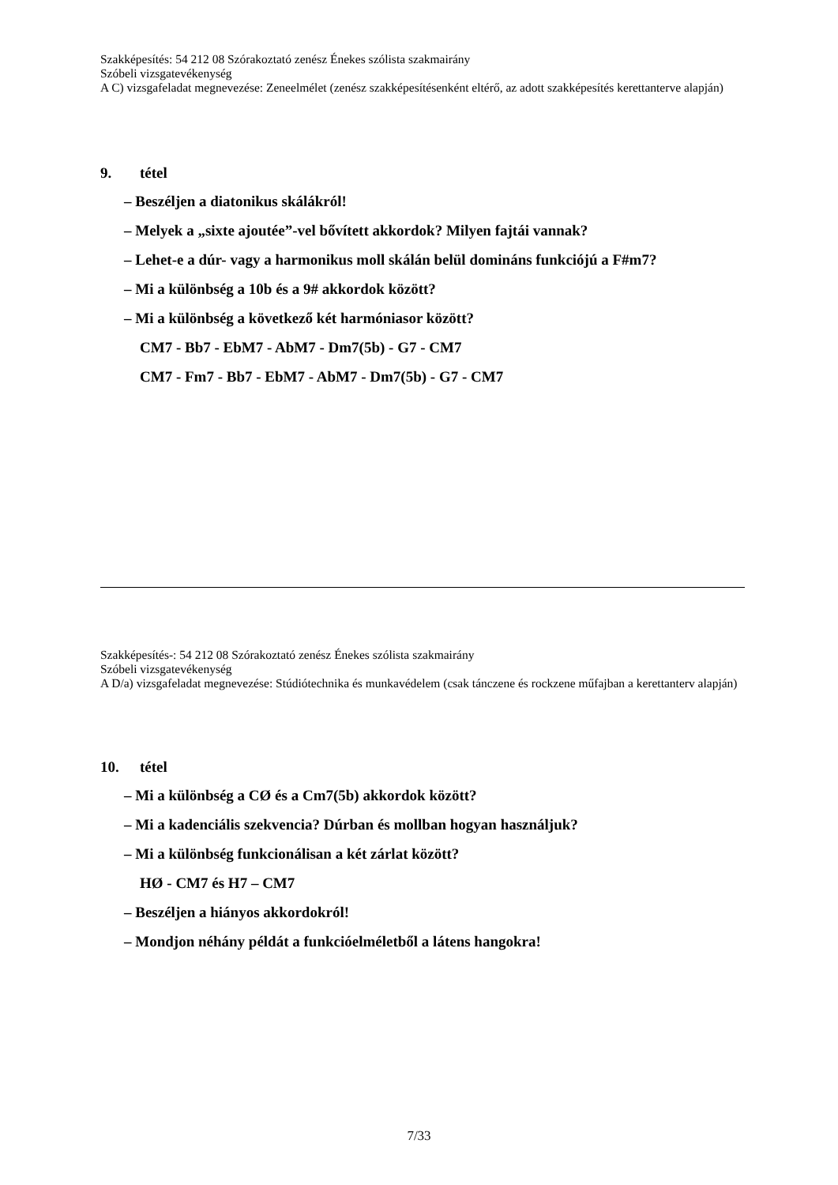Szakképesítés: 54 212 08 Szórakoztató zenész Énekes szólista szakmairány
Szóbeli vizsgatevékenység
A C) vizsgafeladat megnevezése: Zeneelmélet (zenész szakképesítésenként eltérő, az adott szakképesítés kerettanterve alapján)
9. tétel
– Beszéljen a diatonikus skálákról!
– Melyek a „sixte ajoutée”-vel bővített akkordok? Milyen fajtái vannak?
– Lehet-e a dúr- vagy a harmonikus moll skálán belül domináns funkciójú a F#m7?
– Mi a különbség a 10b és a 9# akkordok között?
– Mi a különbség a következő két harmóniasor között?
CM7 - Bb7 - EbM7 - AbM7 - Dm7(5b) - G7 - CM7
CM7 - Fm7 - Bb7 - EbM7 - AbM7 - Dm7(5b) - G7 - CM7
Szakképesítés-: 54 212 08 Szórakoztató zenész Énekes szólista szakmairány
Szóbeli vizsgatevékenység
A D/a) vizsgafeladat megnevezése: Stúdiótechnika és munkavédelem (csak tánczene és rockzene műfajban a kerettanterv alapján)
10. tétel
– Mi a különbség a CØ és a Cm7(5b) akkordok között?
– Mi a kadenciális szekvencia? Dúrban és mollban hogyan használjuk?
– Mi a különbség funkcionálisan a két zárlat között?
HØ - CM7 és H7 – CM7
– Beszéljen a hiányos akkordokról!
– Mondjon néhány példát a funkcióelméletből a látens hangokra!
7/33